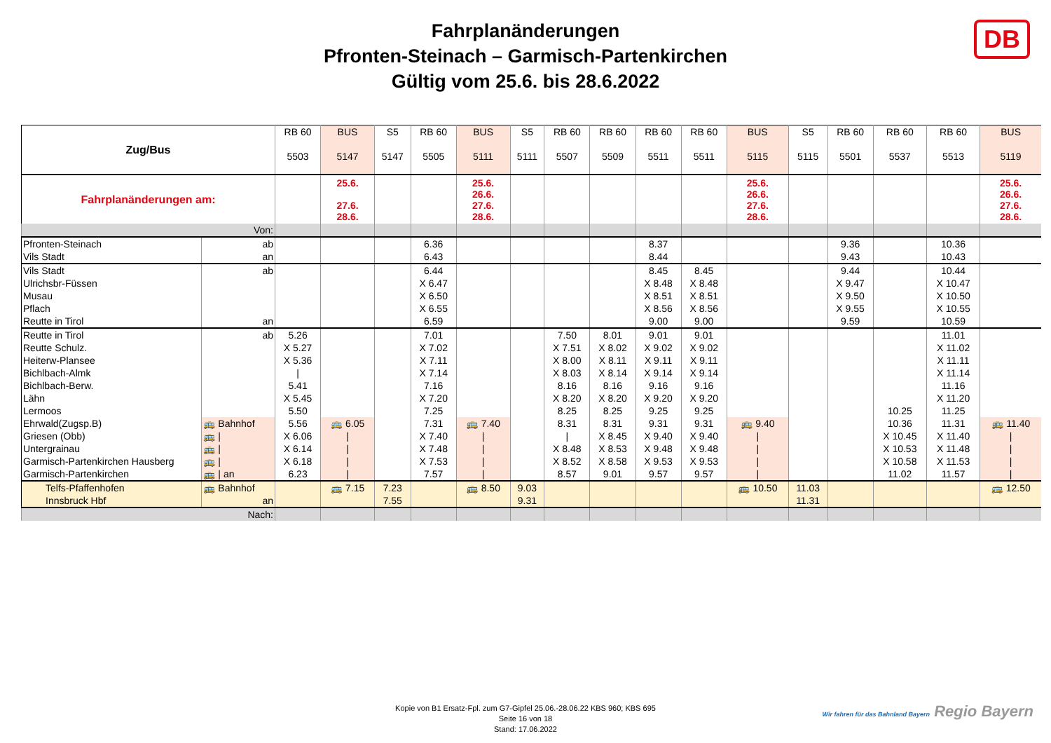Fahrplanänderungen
Pfronten-Steinach – Garmisch-Partenkirchen
Gültig vom 25.6. bis 28.6.2022
DB
| Zug/Bus | | RB 60 | BUS | S5 | RB 60 | BUS | S5 | RB 60 | RB 60 | RB 60 | RB 60 | BUS | S5 | RB 60 | RB 60 | RB 60 | BUS |
| --- | --- | --- | --- | --- | --- | --- | --- | --- | --- | --- | --- | --- | --- | --- | --- | --- | --- |
| | | 5503 | 5147 | 5147 | 5505 | 5111 | 5111 | 5507 | 5509 | 5511 | 5511 | 5115 | 5115 | 5501 | 5537 | 5513 | 5119 |
| Fahrplanänderungen am: | | | 25.6. 27.6. 28.6. | | | 25.6. 26.6. 27.6. 28.6. | | | | | | 25.6. 26.6. 27.6. 28.6. | | | | | 25.6. 26.6. 27.6. 28.6. |
| Von: | | | | | | | | | | | | | | | | | |
| Pfronten-Steinach | ab | | | | 6.36 | | | | | 8.37 | | | | 9.36 | | 10.36 | |
| Vils Stadt | an | | | | 6.43 | | | | | 8.44 | | | | 9.43 | | 10.43 | |
| Vils Stadt | ab | | | | 6.44 | | | | | 8.45 | 8.45 | | | 9.44 | | 10.44 | |
| Ulrichsbr-Füssen | | | | | X 6.47 | | | | | X 8.48 | X 8.48 | | | X 9.47 | | X 10.47 | |
| Musau | | | | | X 6.50 | | | | | X 8.51 | X 8.51 | | | X 9.50 | | X 10.50 | |
| Pflach | | | | | X 6.55 | | | | | X 8.56 | X 8.56 | | | X 9.55 | | X 10.55 | |
| Reutte in Tirol | an | | | | 6.59 | | | | | 9.00 | 9.00 | | | 9.59 | | 10.59 | |
| Reutte in Tirol | ab | 5.26 | | | 7.01 | | | 7.50 | 8.01 | 9.01 | 9.01 | | | | | 11.01 | |
| Reutte Schulz. | | X 5.27 | | | X 7.02 | | | X 7.51 | X 8.02 | X 9.02 | X 9.02 | | | | | X 11.02 | |
| Heiterw-Plansee | | X 5.36 | | | X 7.11 | | | X 8.00 | X 8.11 | X 9.11 | X 9.11 | | | | | X 11.11 | |
| Bichlbach-Almk | | / | | | X 7.14 | | | X 8.03 | X 8.14 | X 9.14 | X 9.14 | | | | | X 11.14 | |
| Bichlbach-Berw. | | 5.41 | | | 7.16 | | | 8.16 | 8.16 | 9.16 | 9.16 | | | | | 11.16 | |
| Lähn | | X 5.45 | | | X 7.20 | | | X 8.20 | X 8.20 | X 9.20 | X 9.20 | | | | | X 11.20 | |
| Lermoos | | 5.50 | | | 7.25 | | | 8.25 | 8.25 | 9.25 | 9.25 | | | | 10.25 | 11.25 | |
| Ehrwald(Zugsp.B) | 🚌 Bahnhof | 5.56 | 🚌 6.05 | | 7.31 | 🚌 7.40 | | 8.31 | 8.31 | 9.31 | 9.31 | 🚌 9.40 | | | 10.36 | 11.31 | 🚌 11.40 |
| Griesen (Obb) | 🚌 / | X 6.06 | / | | X 7.40 | / | | / | X 8.45 | X 9.40 | X 9.40 | / | | | X 10.45 | X 11.40 | / |
| Untergrainau | 🚌 / | X 6.14 | / | | X 7.48 | / | | X 8.48 | X 8.53 | X 9.48 | X 9.48 | / | | | X 10.53 | X 11.48 | / |
| Garmisch-Partenkirchen Hausberg | 🚌 / | X 6.18 | / | | X 7.53 | / | | X 8.52 | X 8.58 | X 9.53 | X 9.53 | / | | | X 10.58 | X 11.53 | / |
| Garmisch-Partenkirchen | 🚌 / an | 6.23 | / | | 7.57 | / | | 8.57 | 9.01 | 9.57 | 9.57 | / | | | 11.02 | 11.57 | / |
| Telfs-Pfaffenhofen | 🚌 Bahnhof | | 🚌 7.15 | 7.23 | | 🚌 8.50 | 9.03 | | | | | 🚌 10.50 | 11.03 | | | | 🚌 12.50 |
| Innsbruck Hbf | an | | | 7.55 | | | 9.31 | | | | | | 11.31 | | | | |
| Nach: | | | | | | | | | | | | | | | | | |
Kopie von B1 Ersatz-Fpl. zum G7-Gipfel 25.06.-28.06.22 KBS 960; KBS 695
Seite 16 von 18
Stand: 17.06.2022
Wir fahren für das Bahnland Bayern Regio Bayern